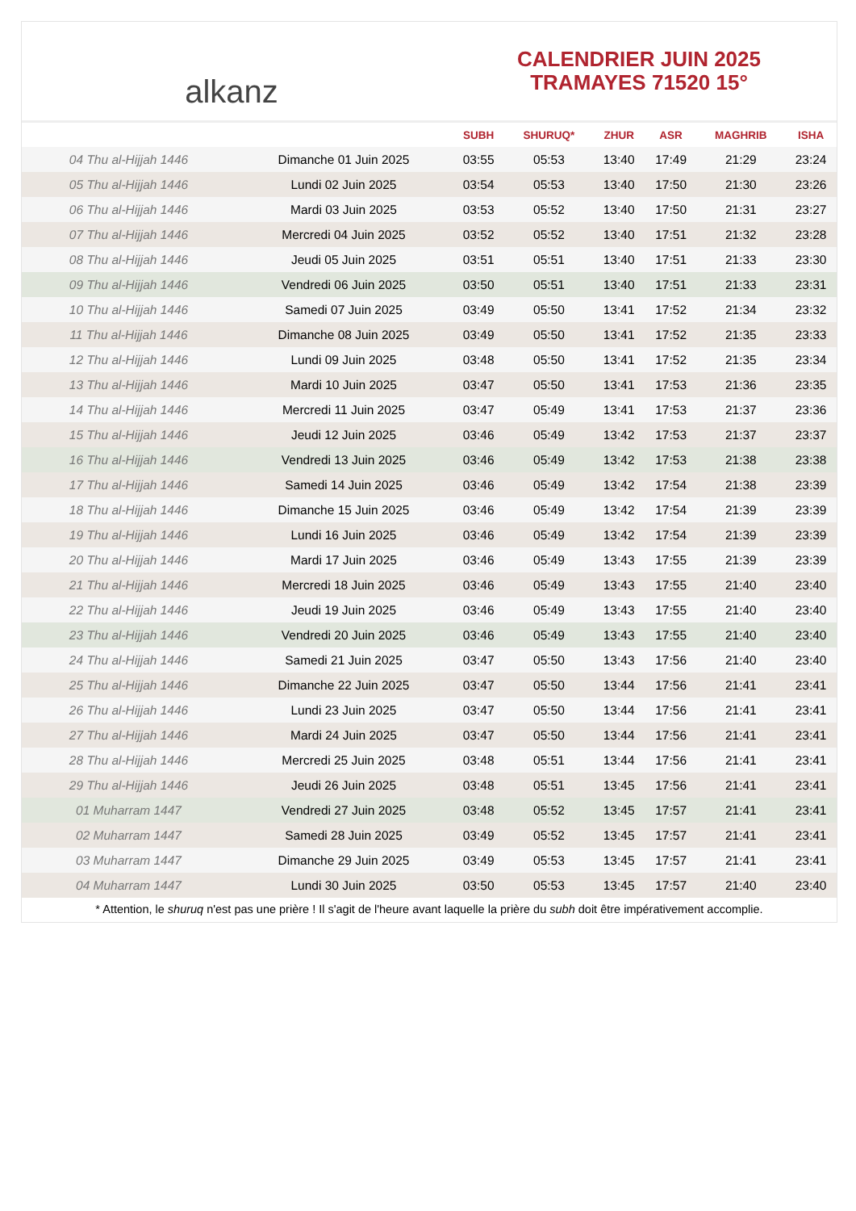alkanz
CALENDRIER JUIN 2025
TRAMAYES 71520 15°
| | | SUBH | SHURUQ* | ZHUR | ASR | MAGHRIB | ISHA |
| --- | --- | --- | --- | --- | --- | --- | --- |
| 04 Thu al-Hijjah 1446 | Dimanche 01 Juin 2025 | 03:55 | 05:53 | 13:40 | 17:49 | 21:29 | 23:24 |
| 05 Thu al-Hijjah 1446 | Lundi 02 Juin 2025 | 03:54 | 05:53 | 13:40 | 17:50 | 21:30 | 23:26 |
| 06 Thu al-Hijjah 1446 | Mardi 03 Juin 2025 | 03:53 | 05:52 | 13:40 | 17:50 | 21:31 | 23:27 |
| 07 Thu al-Hijjah 1446 | Mercredi 04 Juin 2025 | 03:52 | 05:52 | 13:40 | 17:51 | 21:32 | 23:28 |
| 08 Thu al-Hijjah 1446 | Jeudi 05 Juin 2025 | 03:51 | 05:51 | 13:40 | 17:51 | 21:33 | 23:30 |
| 09 Thu al-Hijjah 1446 | Vendredi 06 Juin 2025 | 03:50 | 05:51 | 13:40 | 17:51 | 21:33 | 23:31 |
| 10 Thu al-Hijjah 1446 | Samedi 07 Juin 2025 | 03:49 | 05:50 | 13:41 | 17:52 | 21:34 | 23:32 |
| 11 Thu al-Hijjah 1446 | Dimanche 08 Juin 2025 | 03:49 | 05:50 | 13:41 | 17:52 | 21:35 | 23:33 |
| 12 Thu al-Hijjah 1446 | Lundi 09 Juin 2025 | 03:48 | 05:50 | 13:41 | 17:52 | 21:35 | 23:34 |
| 13 Thu al-Hijjah 1446 | Mardi 10 Juin 2025 | 03:47 | 05:50 | 13:41 | 17:53 | 21:36 | 23:35 |
| 14 Thu al-Hijjah 1446 | Mercredi 11 Juin 2025 | 03:47 | 05:49 | 13:41 | 17:53 | 21:37 | 23:36 |
| 15 Thu al-Hijjah 1446 | Jeudi 12 Juin 2025 | 03:46 | 05:49 | 13:42 | 17:53 | 21:37 | 23:37 |
| 16 Thu al-Hijjah 1446 | Vendredi 13 Juin 2025 | 03:46 | 05:49 | 13:42 | 17:53 | 21:38 | 23:38 |
| 17 Thu al-Hijjah 1446 | Samedi 14 Juin 2025 | 03:46 | 05:49 | 13:42 | 17:54 | 21:38 | 23:39 |
| 18 Thu al-Hijjah 1446 | Dimanche 15 Juin 2025 | 03:46 | 05:49 | 13:42 | 17:54 | 21:39 | 23:39 |
| 19 Thu al-Hijjah 1446 | Lundi 16 Juin 2025 | 03:46 | 05:49 | 13:42 | 17:54 | 21:39 | 23:39 |
| 20 Thu al-Hijjah 1446 | Mardi 17 Juin 2025 | 03:46 | 05:49 | 13:43 | 17:55 | 21:39 | 23:39 |
| 21 Thu al-Hijjah 1446 | Mercredi 18 Juin 2025 | 03:46 | 05:49 | 13:43 | 17:55 | 21:40 | 23:40 |
| 22 Thu al-Hijjah 1446 | Jeudi 19 Juin 2025 | 03:46 | 05:49 | 13:43 | 17:55 | 21:40 | 23:40 |
| 23 Thu al-Hijjah 1446 | Vendredi 20 Juin 2025 | 03:46 | 05:49 | 13:43 | 17:55 | 21:40 | 23:40 |
| 24 Thu al-Hijjah 1446 | Samedi 21 Juin 2025 | 03:47 | 05:50 | 13:43 | 17:56 | 21:40 | 23:40 |
| 25 Thu al-Hijjah 1446 | Dimanche 22 Juin 2025 | 03:47 | 05:50 | 13:44 | 17:56 | 21:41 | 23:41 |
| 26 Thu al-Hijjah 1446 | Lundi 23 Juin 2025 | 03:47 | 05:50 | 13:44 | 17:56 | 21:41 | 23:41 |
| 27 Thu al-Hijjah 1446 | Mardi 24 Juin 2025 | 03:47 | 05:50 | 13:44 | 17:56 | 21:41 | 23:41 |
| 28 Thu al-Hijjah 1446 | Mercredi 25 Juin 2025 | 03:48 | 05:51 | 13:44 | 17:56 | 21:41 | 23:41 |
| 29 Thu al-Hijjah 1446 | Jeudi 26 Juin 2025 | 03:48 | 05:51 | 13:45 | 17:56 | 21:41 | 23:41 |
| 01 Muharram 1447 | Vendredi 27 Juin 2025 | 03:48 | 05:52 | 13:45 | 17:57 | 21:41 | 23:41 |
| 02 Muharram 1447 | Samedi 28 Juin 2025 | 03:49 | 05:52 | 13:45 | 17:57 | 21:41 | 23:41 |
| 03 Muharram 1447 | Dimanche 29 Juin 2025 | 03:49 | 05:53 | 13:45 | 17:57 | 21:41 | 23:41 |
| 04 Muharram 1447 | Lundi 30 Juin 2025 | 03:50 | 05:53 | 13:45 | 17:57 | 21:40 | 23:40 |
* Attention, le shuruq n'est pas une prière ! Il s'agit de l'heure avant laquelle la prière du subh doit être impérativement accomplie.